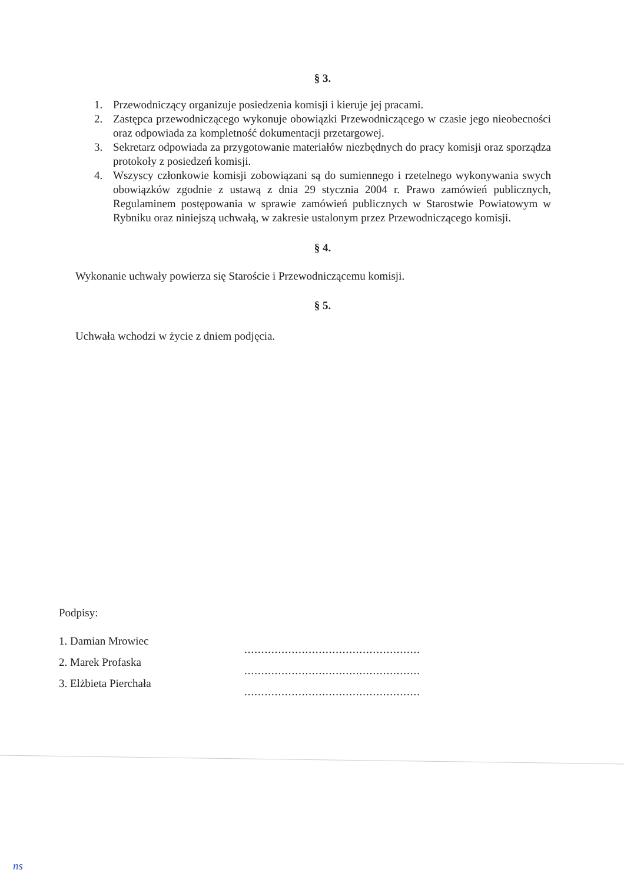§ 3.
1. Przewodniczący organizuje posiedzenia komisji i kieruje jej pracami.
2. Zastępca przewodniczącego wykonuje obowiązki Przewodniczącego w czasie jego nieobecności oraz odpowiada za kompletność dokumentacji przetargowej.
3. Sekretarz odpowiada za przygotowanie materiałów niezbędnych do pracy komisji oraz sporządza protokoły z posiedzeń komisji.
4. Wszyscy członkowie komisji zobowiązani są do sumiennego i rzetelnego wykonywania swych obowiązków zgodnie z ustawą z dnia 29 stycznia 2004 r. Prawo zamówień publicznych, Regulaminem postępowania w sprawie zamówień publicznych w Starostwie Powiatowym w Rybniku oraz niniejszą uchwałą, w zakresie ustalonym przez Przewodniczącego komisji.
§ 4.
Wykonanie uchwały powierza się Staroście i Przewodniczącemu komisji.
§ 5.
Uchwała wchodzi w życie z dniem podjęcia.
Podpisy:
1. Damian Mrowiec
2. Marek Profaska
3. Elżbieta Pierchała
....................................................
....................................................
....................................................
ns